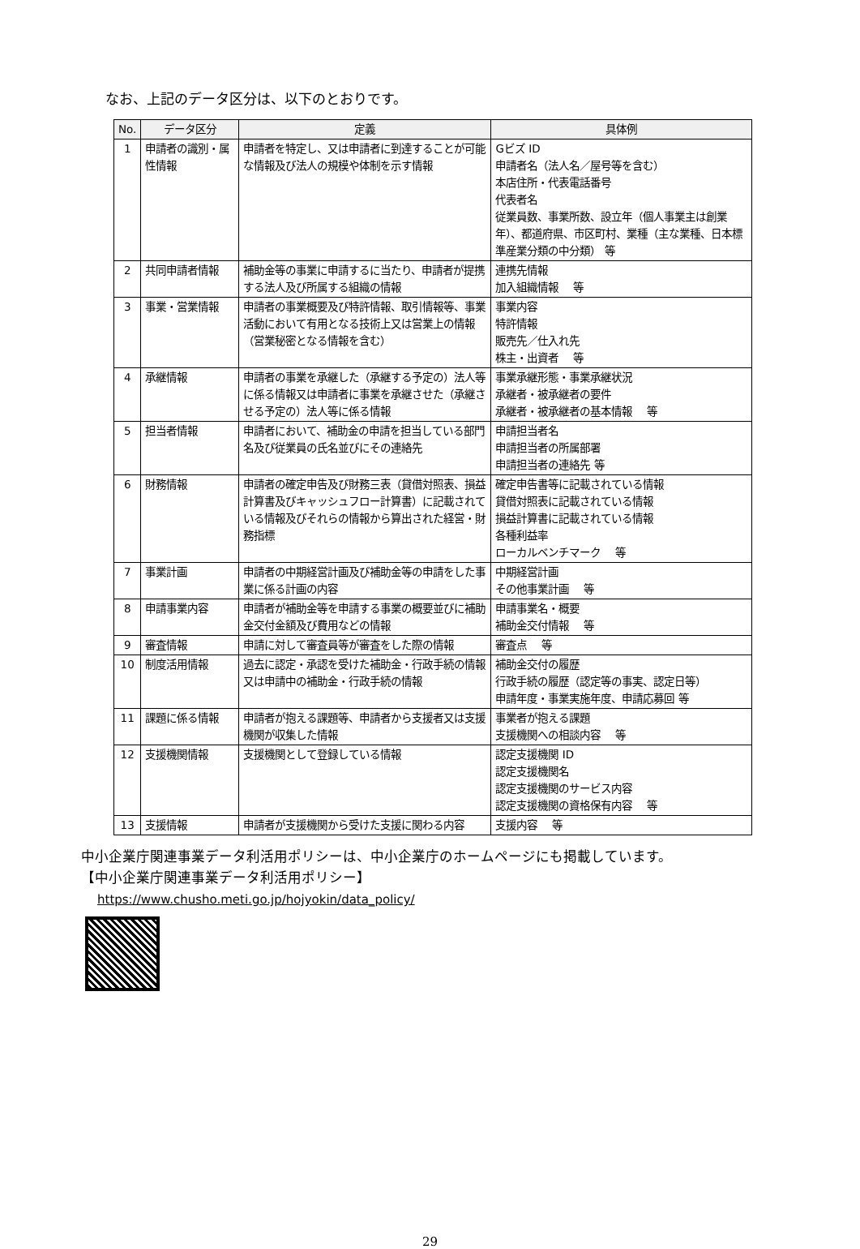なお、上記のデータ区分は、以下のとおりです。
| No. | データ区分 | 定義 | 具体例 |
| --- | --- | --- | --- |
| 1 | 申請者の識別・属性情報 | 申請者を特定し、又は申請者に到達することが可能な情報及び法人の規模や体制を示す情報 | Gビズ ID 申請者名（法人名／屋号等を含む） 本店住所・代表電話番号 代表者名 従業員数、事業所数、設立年（個人事業主は創業年）、都道府県、市区町村、業種（主な業種、日本標準産業分類の中分類） 等 |
| 2 | 共同申請者情報 | 補助金等の事業に申請するに当たり、申請者が提携する法人及び所属する組織の情報 | 連携先情報 加入組織情報 等 |
| 3 | 事業・営業情報 | 申請者の事業概要及び特許情報、取引情報等、事業活動において有用となる技術上又は営業上の情報（営業秘密となる情報を含む） | 事業内容 特許情報 販売先／仕入れ先 株主・出資者 等 |
| 4 | 承継情報 | 申請者の事業を承継した（承継する予定の）法人等に係る情報又は申請者に事業を承継させた（承継させる予定の）法人等に係る情報 | 事業承継形態・事業承継状況 承継者・被承継者の要件 承継者・被承継者の基本情報 等 |
| 5 | 担当者情報 | 申請者において、補助金の申請を担当している部門名及び従業員の氏名並びにその連絡先 | 申請担当者名 申請担当者の所属部署 申請担当者の連絡先 等 |
| 6 | 財務情報 | 申請者の確定申告及び財務三表（貸借対照表、損益計算書及びキャッシュフロー計算書）に記載されている情報及びそれらの情報から算出された経営・財務指標 | 確定申告書等に記載されている情報 貸借対照表に記載されている情報 損益計算書に記載されている情報 各種利益率 ローカルベンチマーク 等 |
| 7 | 事業計画 | 申請者の中期経営計画及び補助金等の申請をした事業に係る計画の内容 | 中期経営計画 その他事業計画 等 |
| 8 | 申請事業内容 | 申請者が補助金等を申請する事業の概要並びに補助金交付金額及び費用などの情報 | 申請事業名・概要 補助金交付情報 等 |
| 9 | 審査情報 | 申請に対して審査員等が審査をした際の情報 | 審査点 等 |
| 10 | 制度活用情報 | 過去に認定・承認を受けた補助金・行政手続の情報又は申請中の補助金・行政手続の情報 | 補助金交付の履歴 行政手続の履歴（認定等の事実、認定日等） 申請年度・事業実施年度、申請応募回 等 |
| 11 | 課題に係る情報 | 申請者が抱える課題等、申請者から支援者又は支援機関が収集した情報 | 事業者が抱える課題 支援機関への相談内容 等 |
| 12 | 支援機関情報 | 支援機関として登録している情報 | 認定支援機関 ID 認定支援機関名 認定支援機関のサービス内容 認定支援機関の資格保有内容 等 |
| 13 | 支援情報 | 申請者が支援機関から受けた支援に関わる内容 | 支援内容 等 |
中小企業庁関連事業データ利活用ポリシーは、中小企業庁のホームページにも掲載しています。
【中小企業庁関連事業データ利活用ポリシー】
https://www.chusho.meti.go.jp/hojyokin/data_policy/
29